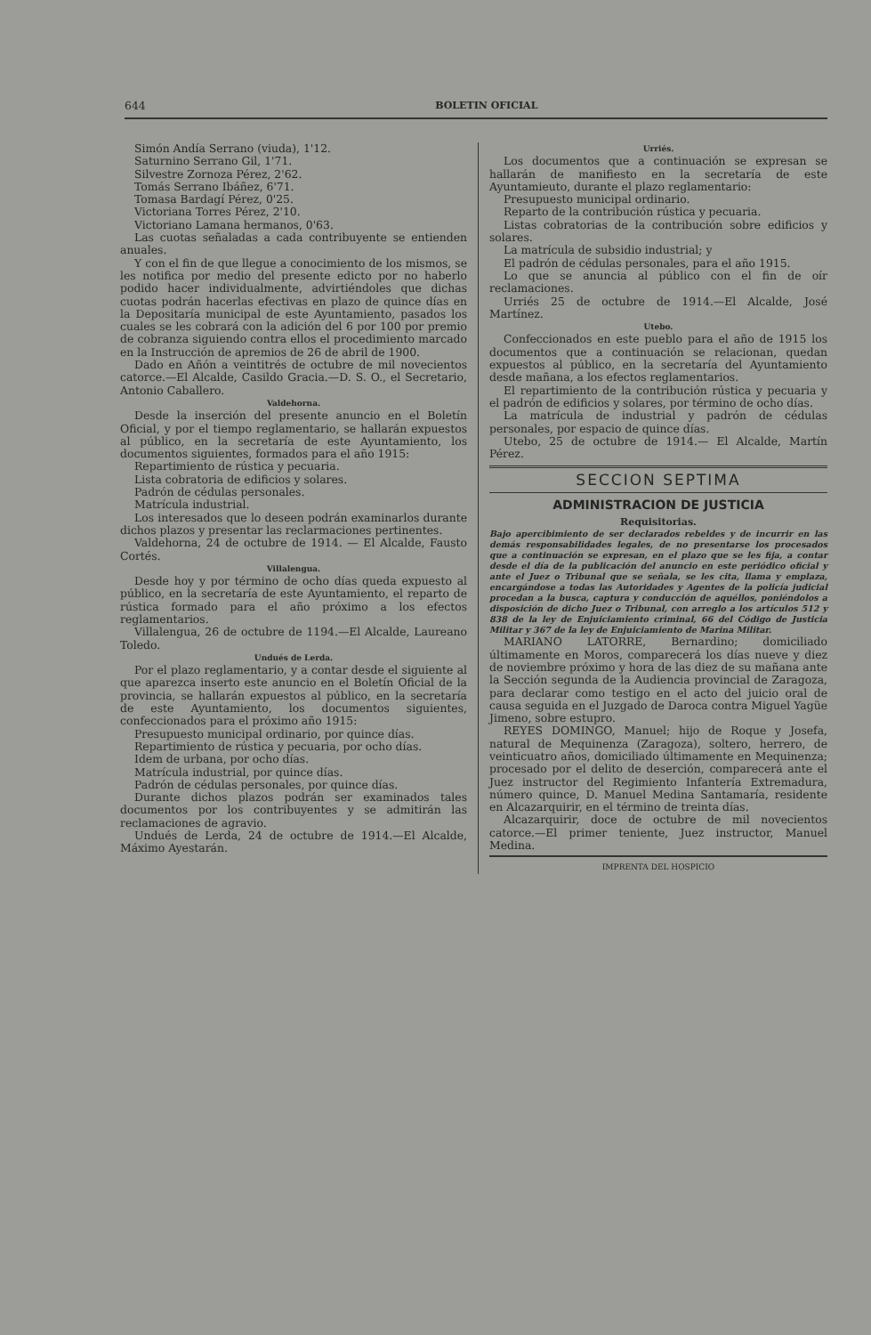644 BOLETIN OFICIAL
Simón Andía Serrano (viuda), 1'12.
Saturnino Serrano Gil, 1'71.
Silvestre Zornoza Pérez, 2'62.
Tomás Serrano Ibáñez, 6'71.
Tomasa Bardagí Pérez, 0'25.
Victoriana Torres Pérez, 2'10.
Victoriano Lamana hermanos, 0'63.
Las cuotas señaladas a cada contribuyente se entienden anuales.
Y con el fin de que llegue a conocimiento de los mismos, se les notifica por medio del presente edicto por no haberlo podido hacer individualmente, advirtiéndoles que dichas cuotas podrán hacerlas efectivas en plazo de quince días en la Depositaría municipal de este Ayuntamiento, pasados los cuales se les cobrará con la adición del 6 por 100 por premio de cobranza siguiendo contra ellos el procedimiento marcado en la Instrucción de apremios de 26 de abril de 1900.
Dado en Añón a veintitrés de octubre de mil novecientos catorce.—El Alcalde, Casildo Gracia.—D. S. O., el Secretario, Antonio Caballero.
Valdehorna.
Desde la inserción del presente anuncio en el Boletín Oficial, y por el tiempo reglamentario, se hallarán expuestos al público, en la secretaría de este Ayuntamiento, los documentos siguientes, formados para el año 1915:
Repartimiento de rústica y pecuaria.
Lista cobratoria de edificios y solares.
Padrón de cédulas personales.
Matrícula industrial.
Los interesados que lo deseen podrán examinarlos durante dichos plazos y presentar las reclarmaciones pertinentes.
Valdehorna, 24 de octubre de 1914. — El Alcalde, Fausto Cortés.
Villalengua.
Desde hoy y por término de ocho días queda expuesto al público, en la secretaría de este Ayuntamiento, el reparto de rústica formado para el año próximo a los efectos reglamentarios.
Villalengua, 26 de octubre de 1194.—El Alcalde, Laureano Toledo.
Undués de Lerda.
Por el plazo reglamentario, y a contar desde el siguiente al que aparezca inserto este anuncio en el Boletín Oficial de la provincia, se hallarán expuestos al público, en la secretaría de este Ayuntamiento, los documentos siguientes, confeccionados para el próximo año 1915:
Presupuesto municipal ordinario, por quince días.
Repartimiento de rústica y pecuaria, por ocho días.
Idem de urbana, por ocho días.
Matrícula industrial, por quince días.
Padrón de cédulas personales, por quince días.
Durante dichos plazos podrán ser examinados tales documentos por los contribuyentes y se admitirán las reclamaciones de agravio.
Undués de Lerda, 24 de octubre de 1914.—El Alcalde, Máximo Ayestarán.
Urriés.
Los documentos que a continuación se expresan se hallarán de manifiesto en la secretaría de este Ayuntamieuto, durante el plazo reglamentario:
Presupuesto municipal ordinario.
Reparto de la contribución rústica y pecuaria.
Listas cobratorias de la contribución sobre edificios y solares.
La matrícula de subsidio industrial; y
El padrón de cédulas personales, para el año 1915.
Lo que se anuncia al público con el fin de oír reclamaciones.
Urriés 25 de octubre de 1914.—El Alcalde, José Martínez.
Utebo.
Confeccionados en este pueblo para el año de 1915 los documentos que a continuación se relacionan, quedan expuestos al público, en la secretaría del Ayuntamiento desde mañana, a los efectos reglamentarios.
El repartimiento de la contribución rústica y pecuaria y el padrón de edificios y solares, por término de ocho días.
La matrícula de industrial y padrón de cédulas personales, por espacio de quince días.
Utebo, 25 de octubre de 1914.— El Alcalde, Martín Pérez.
SECCION SEPTIMA
ADMINISTRACION DE JUSTICIA
Requisitorias.
Bajo apercibimiento de ser declarados rebeldes y de incurrir en las demás responsabilidades legales, de no presentarse los procesados que a continuación se expresan, en el plazo que se les fija, a contar desde el día de la publicación del anuncio en este periódico oficial y ante el Juez o Tribunal que se señala, se les cita, llama y emplaza, encargándose a todas las Autoridades y Agentes de la policía judicial procedan a la busca, captura y conducción de aquéllos, poniéndolos a disposición de dicho Juez o Tribunal, con arreglo a los artículos 512 y 838 de la ley de Enjuiciamiento criminal, 66 del Código de Justicia Militar y 367 de la ley de Enjuiciamiento de Marina Militar.
MARIANO LATORRE, Bernardino; domiciliado últimamente en Moros, comparecerá los días nueve y diez de noviembre próximo y hora de las diez de su mañana ante la Sección segunda de la Audiencia provincial de Zaragoza, para declarar como testigo en el acto del juicio oral de causa seguida en el Juzgado de Daroca contra Miguel Yagüe Jimeno, sobre estupro.
REYES DOMINGO, Manuel; hijo de Roque y Josefa, natural de Mequinenza (Zaragoza), soltero, herrero, de veinticuatro años, domiciliado últimamente en Mequinenza; procesado por el delito de deserción, comparecerá ante el Juez instructor del Regimiento Infantería Extremadura, número quince, D. Manuel Medina Santamaría, residente en Alcazarquirir, en el término de treinta días.
Alcazarquirir, doce de octubre de mil novecientos catorce.—El primer teniente, Juez instructor, Manuel Medina.
IMPRENTA DEL HOSPICIO